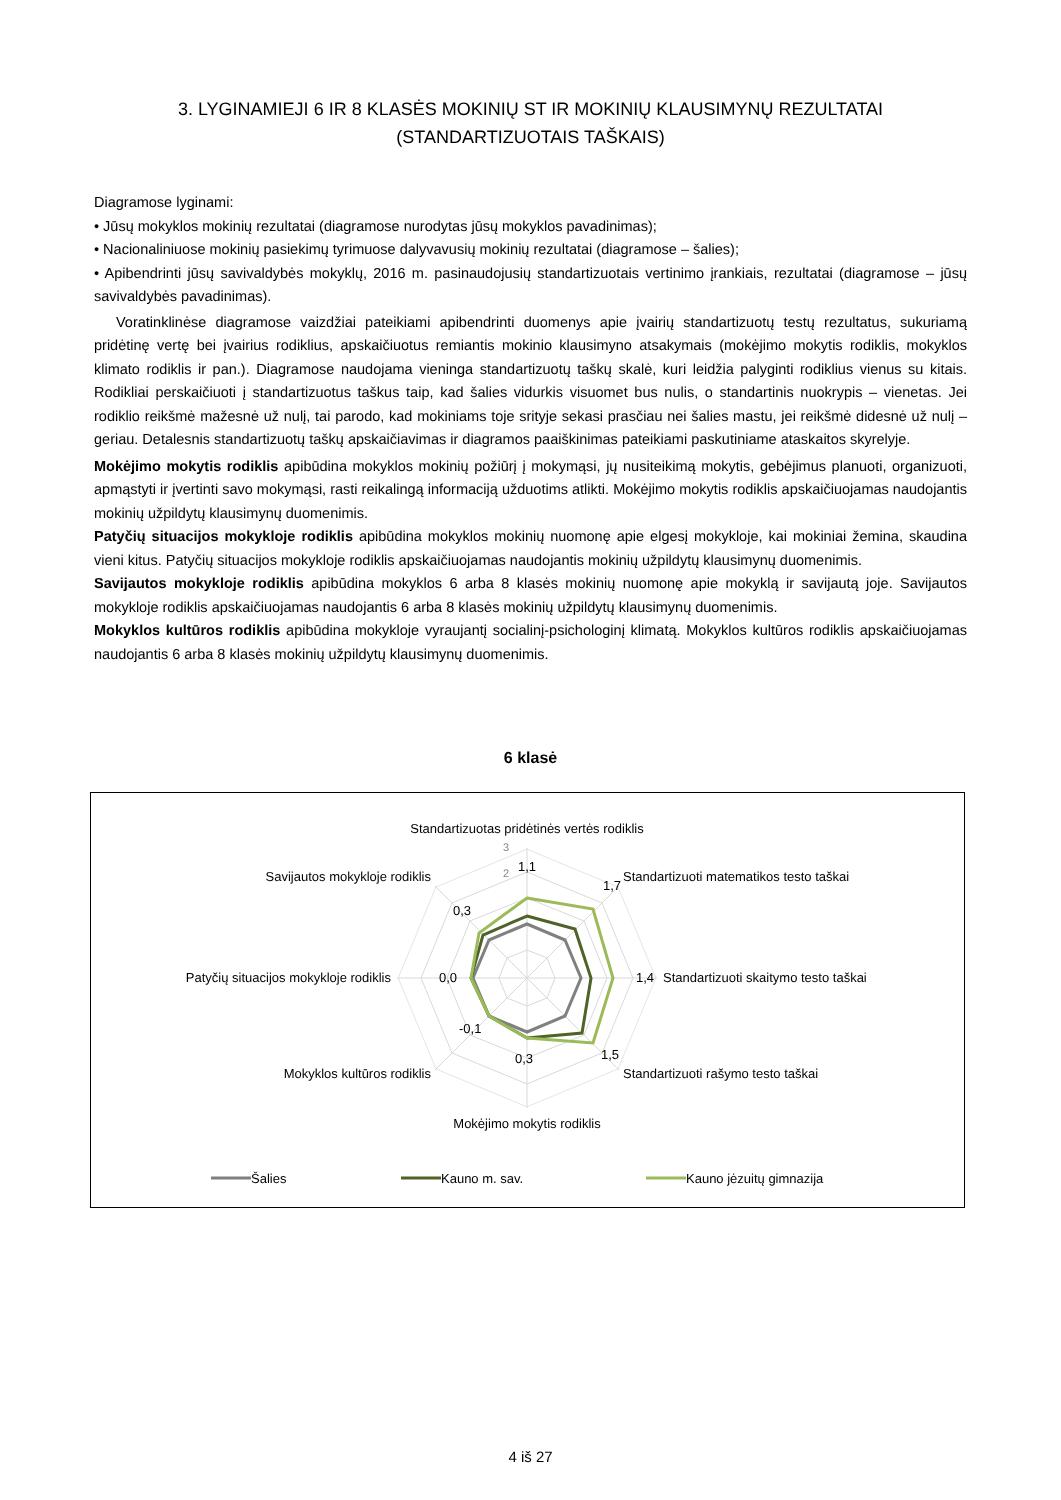3. LYGINAMIEJI 6 IR 8 KLASĖS MOKINIŲ ST IR MOKINIŲ KLAUSIMYNŲ REZULTATAI
(STANDARTIZUOTAIS TAŠKAIS)
Diagramose lyginami:
• Jūsų mokyklos mokinių rezultatai (diagramose nurodytas jūsų mokyklos pavadinimas);
• Nacionaliniuose mokinių pasiekimų tyrimuose dalyvavusių mokinių rezultatai (diagramose – šalies);
• Apibendrinti jūsų savivaldybės mokyklų, 2016 m. pasinaudojusių standartizuotais vertinimo įrankiais, rezultatai (diagramose – jūsų savivaldybės pavadinimas).
Voratinklinėse diagramose vaizdžiai pateikiami apibendrinti duomenys apie įvairių standartizuotų testų rezultatus, sukuriamą pridėtinę vertę bei įvairius rodiklius, apskaičiuotus remiantis mokinio klausimyno atsakymais (mokėjimo mokytis rodiklis, mokyklos klimato rodiklis ir pan.). Diagramose naudojama vieninga standartizuotų taškų skalė, kuri leidžia palyginti rodiklius vienus su kitais. Rodikliai perskaičiuoti į standartizuotus taškus taip, kad šalies vidurkis visuomet bus nulis, o standartinis nuokrypis – vienetas. Jei rodiklio reikšmė mažesnė už nulį, tai parodo, kad mokiniams toje srityje sekasi prasčiau nei šalies mastu, jei reikšmė didesnė už nulį – geriau. Detalesnis standartizuotų taškų apskaičiavimas ir diagramos paaiškinimas pateikiami paskutiniame ataskaitos skyrelyje.
Mokėjimo mokytis rodiklis apibūdina mokyklos mokinių požiūrį į mokymąsi, jų nusiteikimą mokytis, gebėjimus planuoti, organizuoti, apmąstyti ir įvertinti savo mokymąsi, rasti reikalingą informaciją užduotims atlikti. Mokėjimo mokytis rodiklis apskaičiuojamas naudojantis mokinių užpildytų klausimynų duomenimis.
Patyčių situacijos mokykloje rodiklis apibūdina mokyklos mokinių nuomonę apie elgesį mokykloje, kai mokiniai žemina, skaudina vieni kitus. Patyčių situacijos mokykloje rodiklis apskaičiuojamas naudojantis mokinių užpildytų klausimynų duomenimis.
Savijautos mokykloje rodiklis apibūdina mokyklos 6 arba 8 klasės mokinių nuomonę apie mokyklą ir savijautą joje. Savijautos mokykloje rodiklis apskaičiuojamas naudojantis 6 arba 8 klasės mokinių užpildytų klausimynų duomenimis.
Mokyklos kultūros rodiklis apibūdina mokykloje vyraujantį socialinį-psichologinį klimatą. Mokyklos kultūros rodiklis apskaičiuojamas naudojantis 6 arba 8 klasės mokinių užpildytų klausimynų duomenimis.
6 klasė
Standartizuotas pridėtinės vertės rodiklis
Standartizuoti matematikos testo taškai
Standartizuoti skaitymo testo taškai
Standartizuoti rašymo testo taškai
Mokėjimo mokytis rodiklis
Mokyklos kultūros rodiklis
Patyčių situacijos mokykloje rodiklis
Savijautos mokykloje rodiklis
1,1
1,7
1,4
1,5
0,3
-0,1
0,0
0,3
3
2
Šalies
Kauno m. sav.
Kauno jėzuitų gimnazija
4 iš 27